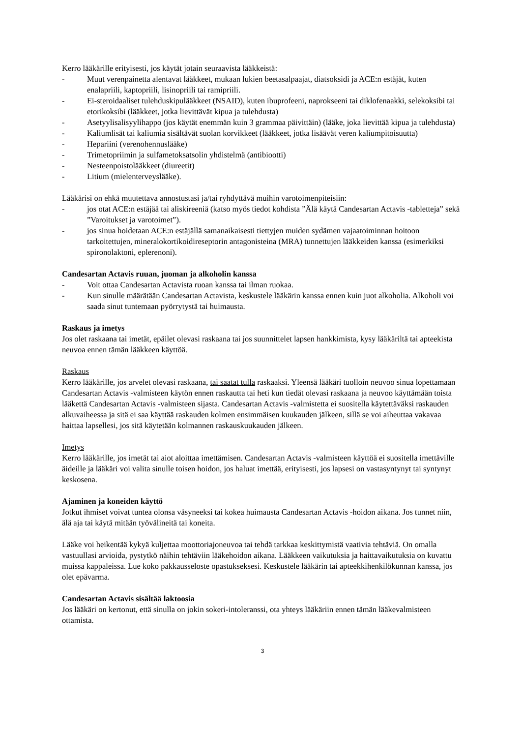Kerro lääkärille erityisesti, jos käytät jotain seuraavista lääkkeistä:
- Muut verenpainetta alentavat lääkkeet, mukaan lukien beetasalpaajat, diatsoksidi ja ACE:n estäjät, kuten enalapriili, kaptopriili, lisinopriili tai ramipriili.
- Ei-steroidaaliset tulehduskipulääkkeet (NSAID), kuten ibuprofeeni, naprokseeni tai diklofenaakki, selekoksibi tai etorikoksibi (lääkkeet, jotka lievittävät kipua ja tulehdusta)
- Asetyylisalisyylihappo (jos käytät enemmän kuin 3 grammaa päivittäin) (lääke, joka lievittää kipua ja tulehdusta)
- Kaliumlisät tai kaliumia sisältävät suolan korvikkeet (lääkkeet, jotka lisäävät veren kaliumpitoisuutta)
- Hepariini (verenohennuslääke)
- Trimetopriimin ja sulfametoksatsolin yhdistelmä (antibiootti)
- Nesteenpoistolääkkeet (diureetit)
- Litium (mielenterveyslääke).
Lääkärisi on ehkä muutettava annostustasi ja/tai ryhdyttävä muihin varotoimenpiteisiin:
- jos otat ACE:n estäjää tai aliskireeniä (katso myös tiedot kohdista ”Älä käytä Candesartan Actavis -tabletteja” sekä ”Varoitukset ja varotoimet”).
- jos sinua hoidetaan ACE:n estäjällä samanaikaisesti tiettyjen muiden sydämen vajaatoiminnan hoitoon tarkoitettujen, mineralokortikoidireseptorin antagonisteina (MRA) tunnettujen lääkkeiden kanssa (esimerkiksi spironolaktoni, eplerenoni).
Candesartan Actavis ruuan, juoman ja alkoholin kanssa
- Voit ottaa Candesartan Actavista ruoan kanssa tai ilman ruokaa.
- Kun sinulle määrätään Candesartan Actavista, keskustele lääkärin kanssa ennen kuin juot alkoholia. Alkoholi voi saada sinut tuntemaan pyörrytystä tai huimausta.
Raskaus ja imetys
Jos olet raskaana tai imetät, epäilet olevasi raskaana tai jos suunnittelet lapsen hankkimista, kysy lääkäriltä tai apteekista neuvoa ennen tämän lääkkeen käyttöä.
Raskaus
Kerro lääkärille, jos arvelet olevasi raskaana, tai saatat tulla raskaaksi. Yleensä lääkäri tuolloin neuvoo sinua lopettamaan Candesartan Actavis -valmisteen käytön ennen raskautta tai heti kun tiedät olevasi raskaana ja neuvoo käyttämään toista lääkettä Candesartan Actavis -valmisteen sijasta. Candesartan Actavis -valmistetta ei suositella käytettäväksi raskauden alkuvaiheessa ja sitä ei saa käyttää raskauden kolmen ensimmäisen kuukauden jälkeen, sillä se voi aiheuttaa vakavaa haittaa lapsellesi, jos sitä käytetään kolmannen raskauskuukauden jälkeen.
Imetys
Kerro lääkärille, jos imetät tai aiot aloittaa imettämisen. Candesartan Actavis -valmisteen käyttöä ei suositella imettäville äideille ja lääkäri voi valita sinulle toisen hoidon, jos haluat imettää, erityisesti, jos lapsesi on vastasyntynyt tai syntynyt keskosena.
Ajaminen ja koneiden käyttö
Jotkut ihmiset voivat tuntea olonsa väsyneeksi tai kokea huimausta Candesartan Actavis -hoidon aikana. Jos tunnet niin, älä aja tai käytä mitään työvälineitä tai koneita.
Lääke voi heikentää kykyä kuljettaa moottoriajoneuvoa tai tehdä tarkkaa keskittymistä vaativia tehtäviä. On omalla vastuullasi arvioida, pystytkö näihin tehtäviin lääkehoidon aikana. Lääkkeen vaikutuksia ja haittavaikutuksia on kuvattu muissa kappaleissa. Lue koko pakkausseloste opastukseksesi. Keskustele lääkärin tai apteekkihenkilökunnan kanssa, jos olet epävarma.
Candesartan Actavis sisältää laktoosia
Jos lääkäri on kertonut, että sinulla on jokin sokeri-intoleranssi, ota yhteys lääkäriin ennen tämän lääkevalmisteen ottamista.
3